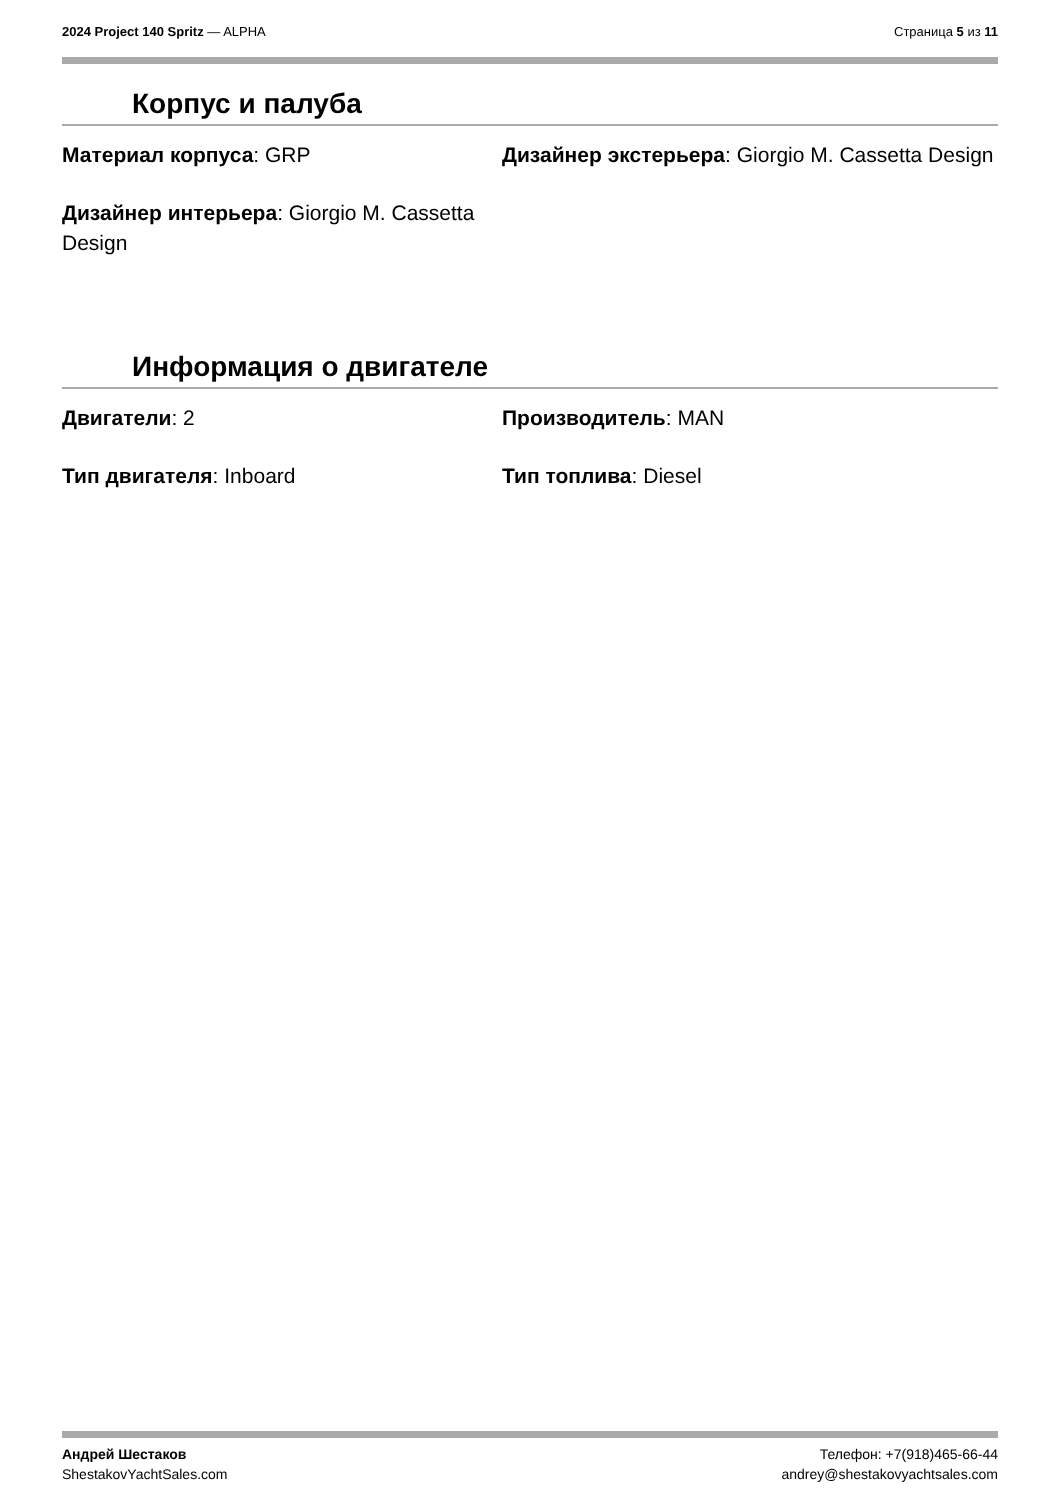2024 Project 140 Spritz — ALPHA
Страница 5 из 11
Корпус и палуба
Материал корпуса: GRP
Дизайнер экстерьера: Giorgio M. Cassetta Design
Дизайнер интерьера: Giorgio M. Cassetta Design
Информация о двигателе
Двигатели: 2
Производитель: MAN
Тип двигателя: Inboard
Тип топлива: Diesel
Андрей Шестаков
ShestakovYachtSales.com
Телефон: +7(918)465-66-44
andrey@shestakovyachtsales.com